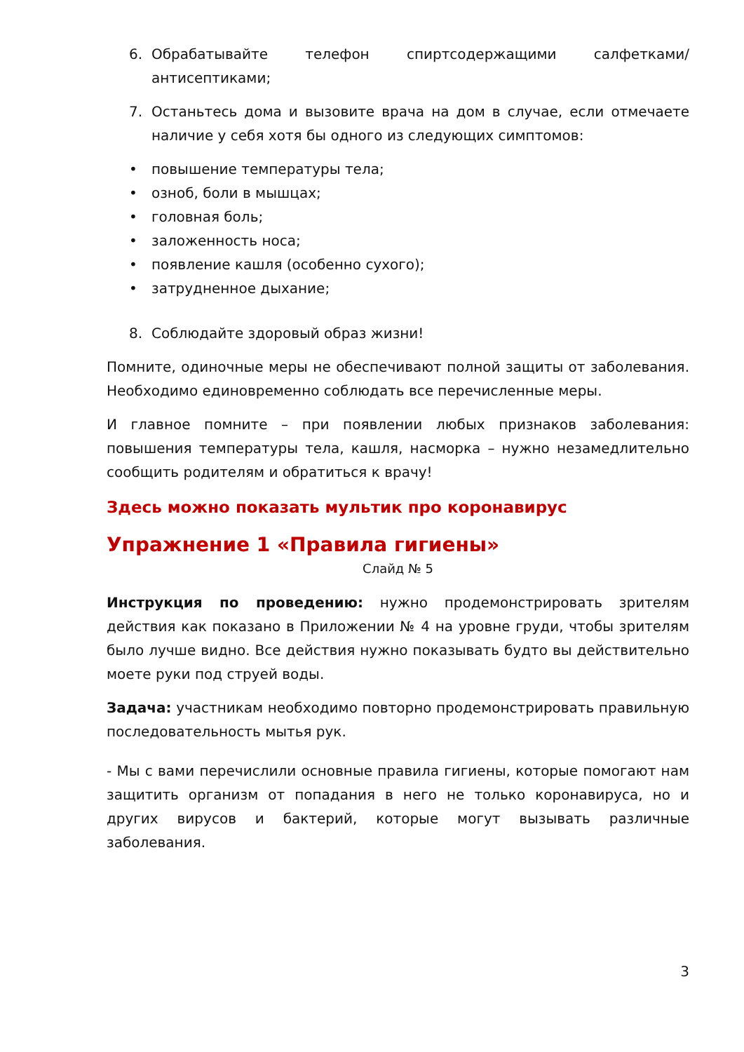6. Обрабатывайте телефон спиртсодержащими салфетками/антисептиками;
7. Останьтесь дома и вызовите врача на дом в случае, если отмечаете наличие у себя хотя бы одного из следующих симптомов:
• повышение температуры тела;
• озноб, боли в мышцах;
• головная боль;
• заложенность носа;
• появление кашля (особенно сухого);
• затрудненное дыхание;
8. Соблюдайте здоровый образ жизни!
Помните, одиночные меры не обеспечивают полной защиты от заболевания. Необходимо единовременно соблюдать все перечисленные меры.
И главное помните – при появлении любых признаков заболевания: повышения температуры тела, кашля, насморка – нужно незамедлительно сообщить родителям и обратиться к врачу!
Здесь можно показать мультик про коронавирус
Упражнение 1 «Правила гигиены»
Слайд № 5
Инструкция по проведению: нужно продемонстрировать зрителям действия как показано в Приложении № 4 на уровне груди, чтобы зрителям было лучше видно. Все действия нужно показывать будто вы действительно моете руки под струей воды.
Задача: участникам необходимо повторно продемонстрировать правильную последовательность мытья рук.
- Мы с вами перечислили основные правила гигиены, которые помогают нам защитить организм от попадания в него не только коронавируса, но и других вирусов и бактерий, которые могут вызывать различные заболевания.
3